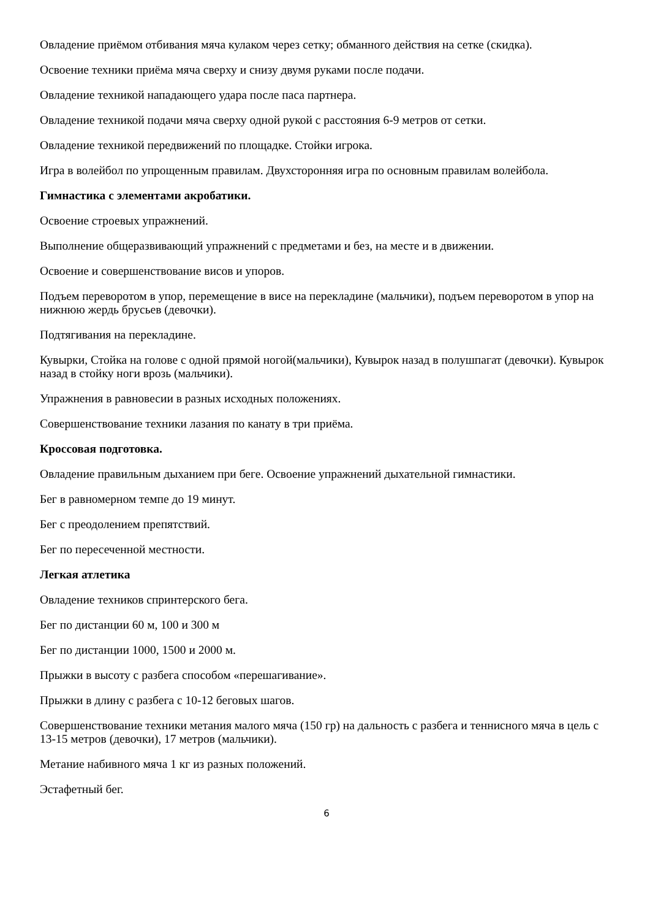Овладение приёмом отбивания мяча кулаком через сетку; обманного действия на сетке (скидка).
Освоение техники приёма мяча сверху и снизу двумя руками после подачи.
Овладение техникой нападающего удара после паса партнера.
Овладение техникой подачи мяча сверху одной рукой с расстояния 6-9 метров от сетки.
Овладение техникой передвижений по площадке. Стойки игрока.
Игра в волейбол по упрощенным правилам. Двухсторонняя игра по основным правилам волейбола.
Гимнастика с элементами акробатики.
Освоение строевых упражнений.
Выполнение общеразвивающий упражнений с предметами и без, на месте и в движении.
Освоение и совершенствование висов и упоров.
Подъем переворотом в упор, перемещение в висе на перекладине (мальчики), подъем переворотом в упор на нижнюю жердь брусьев (девочки).
Подтягивания на перекладине.
Кувырки, Стойка на голове с одной прямой ногой(мальчики), Кувырок назад в полушпагат (девочки). Кувырок назад в стойку ноги врозь (мальчики).
Упражнения в равновесии в разных исходных положениях.
Совершенствование техники лазания по канату в три приёма.
Кроссовая подготовка.
Овладение правильным дыханием при беге. Освоение упражнений дыхательной гимнастики.
Бег в равномерном темпе до 19 минут.
Бег с преодолением препятствий.
Бег по пересеченной местности.
Легкая атлетика
Овладение техников спринтерского бега.
Бег по дистанции 60 м, 100 и 300 м
Бег по дистанции 1000, 1500 и 2000 м.
Прыжки в высоту с разбега способом «перешагивание».
Прыжки в длину с разбега с 10-12 беговых шагов.
Совершенствование техники метания малого мяча (150 гр) на дальность с разбега и теннисного мяча в цель с 13-15 метров (девочки), 17 метров (мальчики).
Метание набивного мяча 1 кг из разных положений.
Эстафетный бег.
6